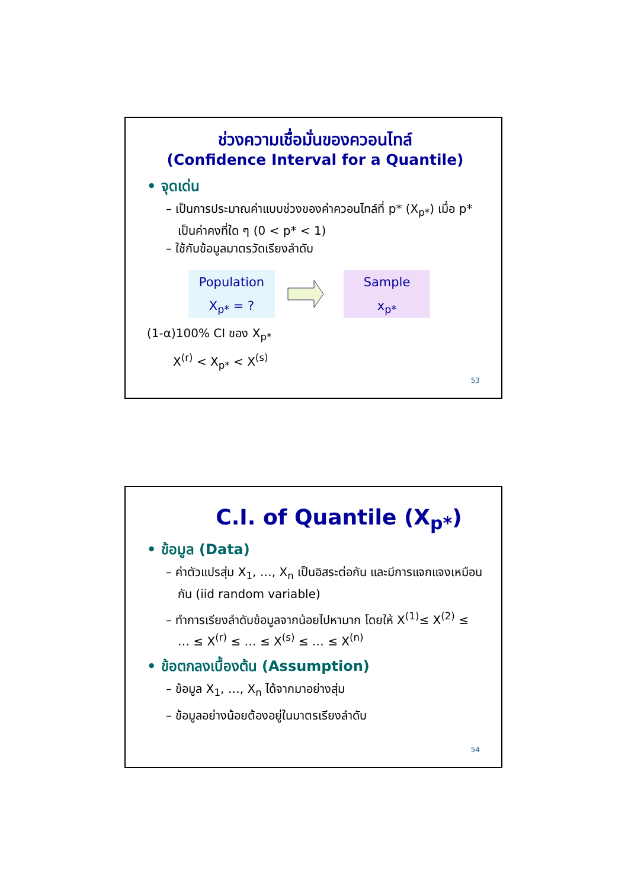ช่วงความเชื่อมั่นของควอนไทล์
(Confidence Interval for a Quantile)
• จุดเด่น
– เป็นการประมาณค่าแบบช่วงของค่าควอนไทล์ที่ p* (X<sub>p*</sub>) เมื่อ p* เป็นค่าคงที่ใด ๆ (0 < p* < 1)
– ใช้กับข้อมูลมาตรวัดเรียงลำดับ
Population
X<sub>p*</sub> = ?
Sample
x<sub>p*</sub>
(1-α)100% CI ของ X<sub>p*</sub>
X<sup>(r)</sup> < X<sub>p*</sub> < X<sup>(s)</sup>
53
C.I. of Quantile (X<sub>p*</sub>)
• ข้อมูล (Data)
– ค่าตัวแปรสุ่ม X<sub>1</sub>, …, X<sub>n</sub> เป็นอิสระต่อกัน และมีการแจกแจงเหมือนกัน (iid random variable)
– ทำการเรียงลำดับข้อมูลจากน้อยไปหามาก โดยให้ X<sup>(1)</sup>≤ X<sup>(2)</sup> ≤ … ≤ X<sup>(r)</sup> ≤ … ≤ X<sup>(s)</sup> ≤ … ≤ X<sup>(n)</sup>
• ข้อตกลงเบื้องต้น (Assumption)
– ข้อมูล X<sub>1</sub>, …, X<sub>n</sub> ได้จากมาอย่างสุ่ม
– ข้อมูลอย่างน้อยต้องอยู่ในมาตรเรียงลำดับ
54